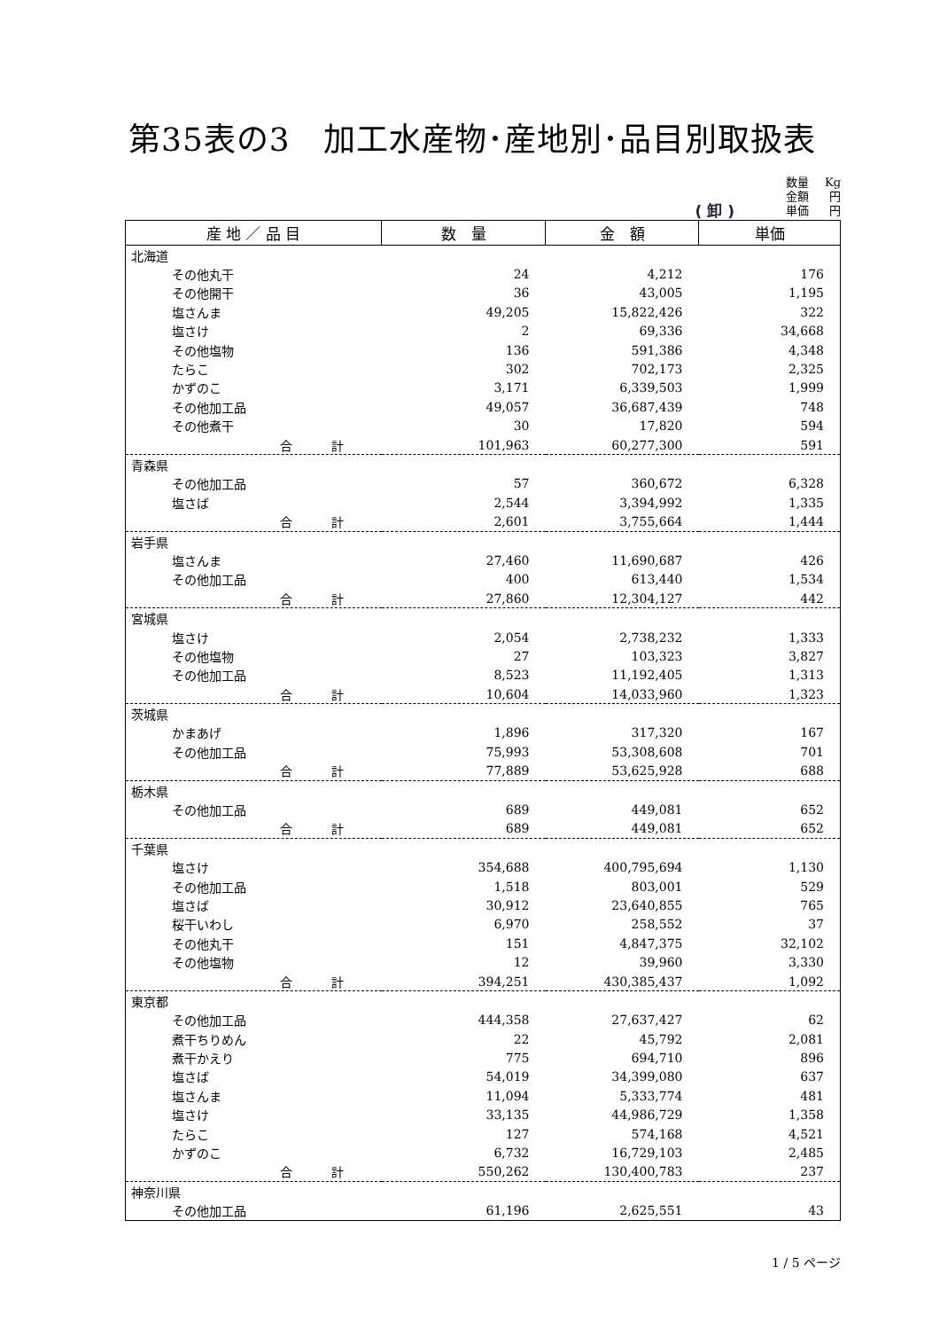第35表の3　加工水産物･産地別･品目別取扱表
( 卸 )
| 数量 | Kg |
| 金額 | 円 |
| 単価 | 円 |
| 産 地 ／ 品 目 | 数 量 | 金 額 | 単価 |
| --- | --- | --- | --- |
| 北海道 | | | |
| その他丸干 | 24 | 4,212 | 176 |
| その他開干 | 36 | 43,005 | 1,195 |
| 塩さんま | 49,205 | 15,822,426 | 322 |
| 塩さけ | 2 | 69,336 | 34,668 |
| その他塩物 | 136 | 591,386 | 4,348 |
| たらこ | 302 | 702,173 | 2,325 |
| かずのこ | 3,171 | 6,339,503 | 1,999 |
| その他加工品 | 49,057 | 36,687,439 | 748 |
| その他煮干 | 30 | 17,820 | 594 |
| 合 計 | 101,963 | 60,277,300 | 591 |
| 青森県 | | | |
| その他加工品 | 57 | 360,672 | 6,328 |
| 塩さば | 2,544 | 3,394,992 | 1,335 |
| 合 計 | 2,601 | 3,755,664 | 1,444 |
| 岩手県 | | | |
| 塩さんま | 27,460 | 11,690,687 | 426 |
| その他加工品 | 400 | 613,440 | 1,534 |
| 合 計 | 27,860 | 12,304,127 | 442 |
| 宮城県 | | | |
| 塩さけ | 2,054 | 2,738,232 | 1,333 |
| その他塩物 | 27 | 103,323 | 3,827 |
| その他加工品 | 8,523 | 11,192,405 | 1,313 |
| 合 計 | 10,604 | 14,033,960 | 1,323 |
| 茨城県 | | | |
| かまあげ | 1,896 | 317,320 | 167 |
| その他加工品 | 75,993 | 53,308,608 | 701 |
| 合 計 | 77,889 | 53,625,928 | 688 |
| 栃木県 | | | |
| その他加工品 | 689 | 449,081 | 652 |
| 合 計 | 689 | 449,081 | 652 |
| 千葉県 | | | |
| 塩さけ | 354,688 | 400,795,694 | 1,130 |
| その他加工品 | 1,518 | 803,001 | 529 |
| 塩さば | 30,912 | 23,640,855 | 765 |
| 桜干いわし | 6,970 | 258,552 | 37 |
| その他丸干 | 151 | 4,847,375 | 32,102 |
| その他塩物 | 12 | 39,960 | 3,330 |
| 合 計 | 394,251 | 430,385,437 | 1,092 |
| 東京都 | | | |
| その他加工品 | 444,358 | 27,637,427 | 62 |
| 煮干ちりめん | 22 | 45,792 | 2,081 |
| 煮干かえり | 775 | 694,710 | 896 |
| 塩さば | 54,019 | 34,399,080 | 637 |
| 塩さんま | 11,094 | 5,333,774 | 481 |
| 塩さけ | 33,135 | 44,986,729 | 1,358 |
| たらこ | 127 | 574,168 | 4,521 |
| かずのこ | 6,732 | 16,729,103 | 2,485 |
| 合 計 | 550,262 | 130,400,783 | 237 |
| 神奈川県 | | | |
| その他加工品 | 61,196 | 2,625,551 | 43 |
1 / 5 ページ